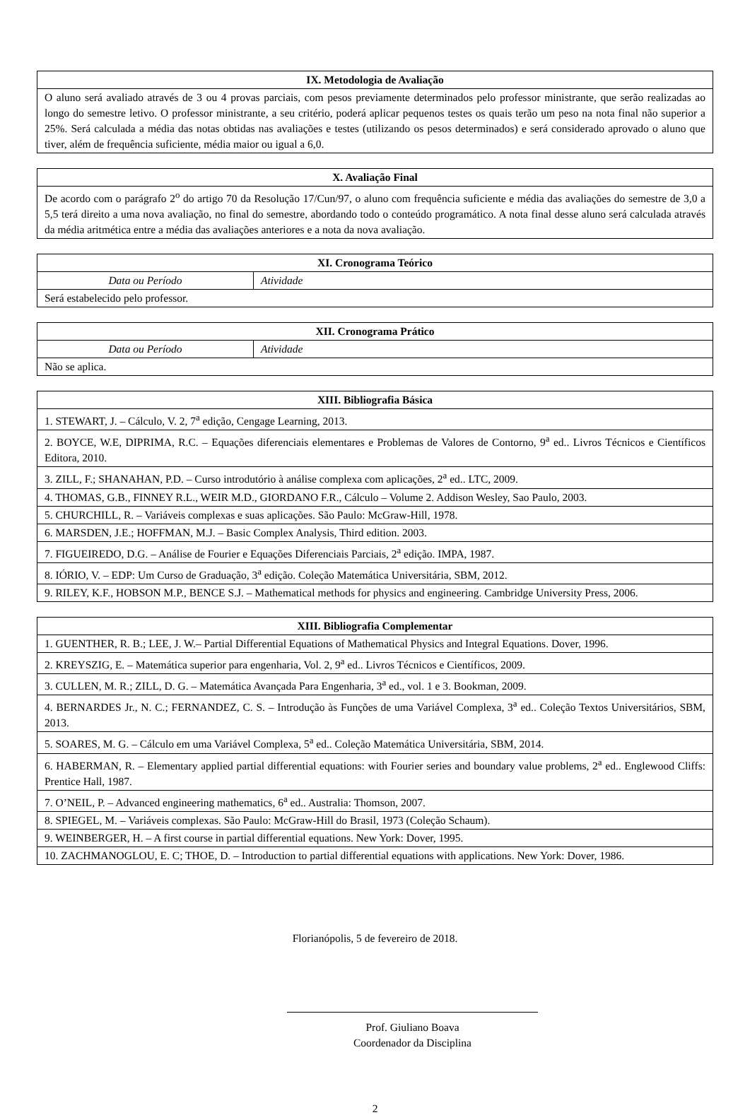| IX. Metodologia de Avaliação |
| --- |
| O aluno será avaliado através de 3 ou 4 provas parciais, com pesos previamente determinados pelo professor ministrante, que serão realizadas ao longo do semestre letivo. O professor ministrante, a seu critério, poderá aplicar pequenos testes os quais terão um peso na nota final não superior a 25%. Será calculada a média das notas obtidas nas avaliações e testes (utilizando os pesos determinados) e será considerado aprovado o aluno que tiver, além de frequência suficiente, média maior ou igual a 6,0. |
| X. Avaliação Final |
| --- |
| De acordo com o parágrafo 2<sup>o</sup> do artigo 70 da Resolução 17/Cun/97, o aluno com frequência suficiente e média das avaliações do semestre de 3,0 a 5,5 terá direito a uma nova avaliação, no final do semestre, abordando todo o conteúdo programático. A nota final desse aluno será calculada através da média aritmética entre a média das avaliações anteriores e a nota da nova avaliação. |
| XI. Cronograma Teórico | |
| --- | --- |
| Data ou Período | Atividade |
| Será estabelecido pelo professor. | |
| XII. Cronograma Prático | |
| --- | --- |
| Data ou Período | Atividade |
| Não se aplica. | |
| XIII. Bibliografia Básica |
| --- |
| 1. STEWART, J. – Cálculo, V. 2, 7<sup>a</sup> edição, Cengage Learning, 2013. |
| 2. BOYCE, W.E, DIPRIMA, R.C. – Equações diferenciais elementares e Problemas de Valores de Contorno, 9<sup>a</sup> ed.. Livros Técnicos e Científicos Editora, 2010. |
| 3. ZILL, F.; SHANAHAN, P.D. – Curso introdutório à análise complexa com aplicações, 2<sup>a</sup> ed.. LTC, 2009. |
| 4. THOMAS, G.B., FINNEY R.L., WEIR M.D., GIORDANO F.R., Cálculo – Volume 2. Addison Wesley, Sao Paulo, 2003. |
| 5. CHURCHILL, R. – Variáveis complexas e suas aplicações. São Paulo: McGraw-Hill, 1978. |
| 6. MARSDEN, J.E.; HOFFMAN, M.J. – Basic Complex Analysis, Third edition. 2003. |
| 7. FIGUEIREDO, D.G. – Análise de Fourier e Equações Diferenciais Parciais, 2<sup>a</sup> edição. IMPA, 1987. |
| 8. IÓRIO, V. – EDP: Um Curso de Graduação, 3<sup>a</sup> edição. Coleção Matemática Universitária, SBM, 2012. |
| 9. RILEY, K.F., HOBSON M.P., BENCE S.J. – Mathematical methods for physics and engineering. Cambridge University Press, 2006. |
| XIII. Bibliografia Complementar |
| --- |
| 1. GUENTHER, R. B.; LEE, J. W.– Partial Differential Equations of Mathematical Physics and Integral Equations. Dover, 1996. |
| 2. KREYSZIG, E. – Matemática superior para engenharia, Vol. 2, 9<sup>a</sup> ed.. Livros Técnicos e Científicos, 2009. |
| 3. CULLEN, M. R.; ZILL, D. G. – Matemática Avançada Para Engenharia, 3<sup>a</sup> ed., vol. 1 e 3. Bookman, 2009. |
| 4. BERNARDES Jr., N. C.; FERNANDEZ, C. S. – Introdução às Funções de uma Variável Complexa, 3<sup>a</sup> ed.. Coleção Textos Universitários, SBM, 2013. |
| 5. SOARES, M. G. – Cálculo em uma Variável Complexa, 5<sup>a</sup> ed.. Coleção Matemática Universitária, SBM, 2014. |
| 6. HABERMAN, R. – Elementary applied partial differential equations: with Fourier series and boundary value problems, 2<sup>a</sup> ed.. Englewood Cliffs: Prentice Hall, 1987. |
| 7. O’NEIL, P. – Advanced engineering mathematics, 6<sup>a</sup> ed.. Australia: Thomson, 2007. |
| 8. SPIEGEL, M. – Variáveis complexas. São Paulo: McGraw-Hill do Brasil, 1973 (Coleção Schaum). |
| 9. WEINBERGER, H. – A first course in partial differential equations. New York: Dover, 1995. |
| 10. ZACHMANOGLOU, E. C; THOE, D. – Introduction to partial differential equations with applications. New York: Dover, 1986. |
Florianópolis, 5 de fevereiro de 2018.
Prof. Giuliano Boava
Coordenador da Disciplina
2